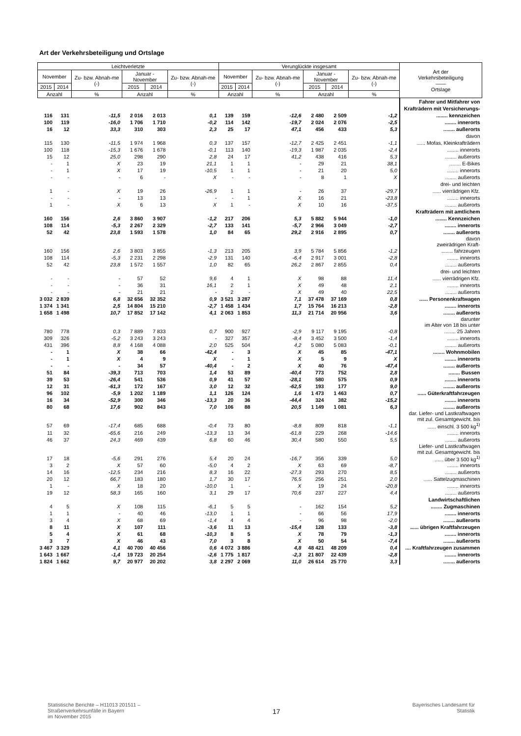Art der Verkehrsbeteiligung und Ortslage
| Leichtverletzte | | | | | | Verunglückte insgesamt | | | | | | Art der Verkehrsbeteiligung —— Ortslage |
| --- | --- | --- | --- | --- | --- | --- | --- | --- | --- | --- | --- | --- |
| November | | Zu- bzw. Abnah-me (-) | Januar - November | | Zu- bzw. Abnah-me (-) | November | | Zu- bzw. Abnah-me (-) | Januar - November | | Zu- bzw. Abnah-me (-) | |
| 2015 | 2014 | | 2015 | 2014 | | 2015 | 2014 | | 2015 | 2014 | | |
| Anzahl | | % | Anzahl | | % | Anzahl | | % | Anzahl | | % | |
| | | | | | | | | | | | | Fahrer und Mitfahrer von |
| | | | | | | | | | | | | Krafträdern mit Versicherungs- |
| 116 | 131 | -11,5 | 2 016 | 2 013 | 0,1 | 139 | 159 | -12,6 | 2 480 | 2 509 | -1,2 | ........ kennzeichen |
| 100 | 119 | -16,0 | 1 706 | 1 710 | -0,2 | 114 | 142 | -19,7 | 2 024 | 2 076 | -2,5 | ........ innerorts |
| 16 | 12 | 33,3 | 310 | 303 | 2,3 | 25 | 17 | 47,1 | 456 | 433 | 5,3 | ........ außerorts |
| | | | | | | | | | | | | davon |
| 115 | 130 | -11,5 | 1 974 | 1 968 | 0,3 | 137 | 157 | -12,7 | 2 425 | 2 451 | -1,1 | ...... Mofas, Kleinkrafträdern |
| 100 | 118 | -15,3 | 1 676 | 1 678 | -0,1 | 113 | 140 | -19,3 | 1 987 | 2 035 | -2,4 | ........ innerorts |
| 15 | 12 | 25,0 | 298 | 290 | 2,8 | 24 | 17 | 41,2 | 438 | 416 | 5,3 | ........ außerorts |
| - | 1 | X | 23 | 19 | 21,1 | 1 | 1 | - | 29 | 21 | 38,1 | ........ E-Bikes |
| - | 1 | X | 17 | 19 | -10,5 | 1 | 1 | - | 21 | 20 | 5,0 | ........ innerorts |
| - | - | - | 6 | - | X | - | - | - | 8 | 1 | X | ........ außerorts |
| | | | | | | | | | | | | drei- und leichten |
| 1 | - | X | 19 | 26 | -26,9 | 1 | 1 | - | 26 | 37 | -29,7 | ...... vierrädrigen Kfz. |
| - | - | - | 13 | 13 | - | - | 1 | X | 16 | 21 | -23,8 | ........ innerorts |
| 1 | - | X | 6 | 13 | X | 1 | - | X | 10 | 16 | -37,5 | ........ außerorts |
| | | | | | | | | | | | | Krafträdern mit amtlichem |
| 160 | 156 | 2,6 | 3 860 | 3 907 | -1,2 | 217 | 206 | 5,3 | 5 882 | 5 944 | -1,0 | ........ Kennzeichen |
| 108 | 114 | -5,3 | 2 267 | 2 329 | -2,7 | 133 | 141 | -5,7 | 2 966 | 3 049 | -2,7 | ........ innerorts |
| 52 | 42 | 23,8 | 1 593 | 1 578 | 1,0 | 84 | 65 | 29,2 | 2 916 | 2 895 | 0,7 | ........ außerorts |
| | | | | | | | | | | | | davon zweirädrigen Kraft- |
| 160 | 156 | 2,6 | 3 803 | 3 855 | -1,3 | 213 | 205 | 3,9 | 5 784 | 5 856 | -1,2 | ........ fahrzeugen |
| 108 | 114 | -5,3 | 2 231 | 2 298 | -2,9 | 131 | 140 | -6,4 | 2 917 | 3 001 | -2,8 | ........ innerorts |
| 52 | 42 | 23,8 | 1 572 | 1 557 | 1,0 | 82 | 65 | 26,2 | 2 867 | 2 855 | 0,4 | ........ außerorts |
| | | | | | | | | | | | | drei- und leichten |
| - | - | - | 57 | 52 | 9,6 | 4 | 1 | X | 98 | 88 | 11,4 | ...... vierrädrigen Kfz. |
| - | - | - | 36 | 31 | 16,1 | 2 | 1 | X | 49 | 48 | 2,1 | ........ innerorts |
| - | - | - | 21 | 21 | - | 2 | - | X | 49 | 40 | 22,5 | ........ außerorts |
| 3 032 | 2 839 | 6,8 | 32 656 | 32 352 | 0,9 | 3 521 | 3 287 | 7,1 | 37 478 | 37 169 | 0,8 | ...... Personenkraftwagen |
| 1 374 | 1 341 | 2,5 | 14 804 | 15 210 | -2,7 | 1 458 | 1 434 | 1,7 | 15 764 | 16 213 | -2,8 | ........ innerorts |
| 1 658 | 1 498 | 10,7 | 17 852 | 17 142 | 4,1 | 2 063 | 1 853 | 11,3 | 21 714 | 20 956 | 3,6 | ........ außerorts |
| | | | | | | | | | | | | darunter im Alter von 18 bis unter |
| 780 | 778 | 0,3 | 7 889 | 7 833 | 0,7 | 900 | 927 | -2,9 | 9 117 | 9 195 | -0,8 | ........ 25 Jahren |
| 309 | 326 | -5,2 | 3 243 | 3 243 | - | 327 | 357 | -8,4 | 3 452 | 3 500 | -1,4 | ........ innerorts |
| 431 | 396 | 8,8 | 4 168 | 4 088 | 2,0 | 525 | 504 | 4,2 | 5 080 | 5 083 | -0,1 | ........ außerorts |
| - | 1 | X | 38 | 66 | -42,4 | - | 3 | X | 45 | 85 | -47,1 | ........ Wohnmobilen |
| - | 1 | X | 4 | 9 | X | - | 1 | X | 5 | 9 | X | ........ innerorts |
| - | - | - | 34 | 57 | -40,4 | - | 2 | X | 40 | 76 | -47,4 | ........ außerorts |
| 51 | 84 | -39,3 | 713 | 703 | 1,4 | 53 | 89 | -40,4 | 773 | 752 | 2,8 | ........ Bussen |
| 39 | 53 | -26,4 | 541 | 536 | 0,9 | 41 | 57 | -28,1 | 580 | 575 | 0,9 | ........ innerorts |
| 12 | 31 | -61,3 | 172 | 167 | 3,0 | 12 | 32 | -62,5 | 193 | 177 | 9,0 | ........ außerorts |
| 96 | 102 | -5,9 | 1 202 | 1 189 | 1,1 | 126 | 124 | 1,6 | 1 473 | 1 463 | 0,7 | ...... Güterkraftfahrzeugen |
| 16 | 34 | -52,9 | 300 | 346 | -13,3 | 20 | 36 | -44,4 | 324 | 382 | -15,2 | ........ innerorts |
| 80 | 68 | 17,6 | 902 | 843 | 7,0 | 106 | 88 | 20,5 | 1 149 | 1 081 | 6,3 | ........ außerorts |
| | | | | | | | | | | | | dar. Liefer- und Lastkraftwagen mit zul. Gesamtgewicht. bis |
| 57 | 69 | -17,4 | 685 | 688 | -0,4 | 73 | 80 | -8,8 | 809 | 818 | -1,1 | ...... einschl. 3 500 kg<sup>1)</sup> |
| 11 | 32 | -65,6 | 216 | 249 | -13,3 | 13 | 34 | -61,8 | 229 | 268 | -14,6 | ........ innerorts |
| 46 | 37 | 24,3 | 469 | 439 | 6,8 | 60 | 46 | 30,4 | 580 | 550 | 5,5 | ........ außerorts |
| | | | | | | | | | | | | Liefer- und Lastkraftwagen mit zul. Gesamtgewicht. bis |
| 17 | 18 | -5,6 | 291 | 276 | 5,4 | 20 | 24 | -16,7 | 356 | 339 | 5,0 | ...... über 3 500 kg<sup>1)</sup> |
| 3 | 2 | X | 57 | 60 | -5,0 | 4 | 2 | X | 63 | 69 | -8,7 | ........ innerorts |
| 14 | 16 | -12,5 | 234 | 216 | 8,3 | 16 | 22 | -27,3 | 293 | 270 | 8,5 | ........ außerorts |
| 20 | 12 | 66,7 | 183 | 180 | 1,7 | 30 | 17 | 76,5 | 256 | 251 | 2,0 | ...... Sattelzugmaschinen |
| 1 | - | X | 18 | 20 | -10,0 | 1 | - | X | 19 | 24 | -20,8 | ........ innerorts |
| 19 | 12 | 58,3 | 165 | 160 | 3,1 | 29 | 17 | 70,6 | 237 | 227 | 4,4 | ........ außerorts |
| | | | | | | | | | | | | Landwirtschaftlichen |
| 4 | 5 | X | 108 | 115 | -6,1 | 5 | 5 | - | 162 | 154 | 5,2 | ........ Zugmaschinen |
| 1 | 1 | - | 40 | 46 | -13,0 | 1 | 1 | - | 66 | 56 | 17,9 | ........ innerorts |
| 3 | 4 | X | 68 | 69 | -1,4 | 4 | 4 | - | 96 | 98 | -2,0 | ........ außerorts |
| 8 | 11 | X | 107 | 111 | -3,6 | 11 | 13 | -15,4 | 128 | 133 | -3,8 | ...... übrigen Kraftfahrzeugen |
| 5 | 4 | X | 61 | 68 | -10,3 | 8 | 5 | X | 78 | 79 | -1,3 | ........ innerorts |
| 3 | 7 | X | 46 | 43 | 7,0 | 3 | 8 | X | 50 | 54 | -7,4 | ........ außerorts |
| 3 467 | 3 329 | 4,1 | 40 700 | 40 456 | 0,6 | 4 072 | 3 886 | 4,8 | 48 421 | 48 209 | 0,4 | .... Kraftfahrzeugen zusammen |
| 1 643 | 1 667 | -1,4 | 19 723 | 20 254 | -2,6 | 1 775 | 1 817 | -2,3 | 21 807 | 22 439 | -2,8 | ........ innerorts |
| 1 824 | 1 662 | 9,7 | 20 977 | 20 202 | 3,8 | 2 297 | 2 069 | 11,0 | 26 614 | 25 770 | 3,3 | ........ außerorts |
Statistische Berichte – H11013 201511 –
Straßenverkehrsunfälle in Bayern
im November 2015
17
Bayerisches Landesamt für
Statistik